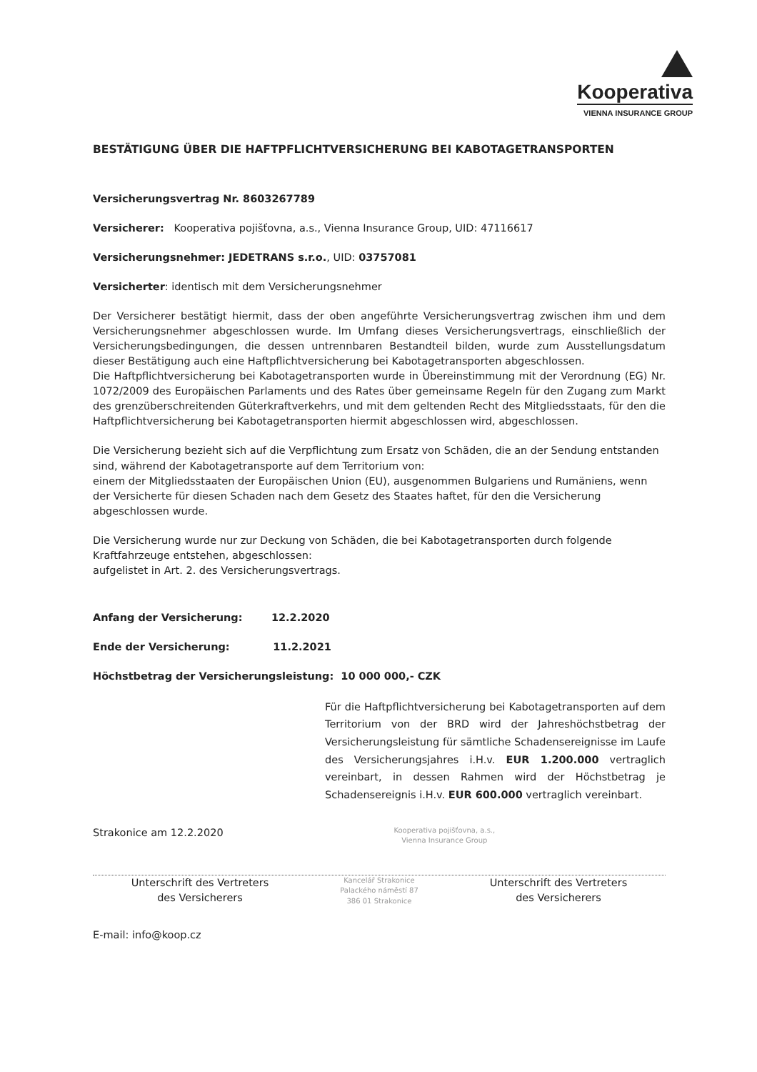Kooperativa
VIENNA INSURANCE GROUP
BESTÄTIGUNG ÜBER DIE HAFTPFLICHTVERSICHERUNG BEI KABOTAGETRANSPORTEN
Versicherungsvertrag Nr. 8603267789
Versicherer: Kooperativa pojišťovna, a.s., Vienna Insurance Group, UID: 47116617
Versicherungsnehmer: JEDETRANS s.r.o., UID: 03757081
Versicherter: identisch mit dem Versicherungsnehmer
Der Versicherer bestätigt hiermit, dass der oben angeführte Versicherungsvertrag zwischen ihm und dem Versicherungsnehmer abgeschlossen wurde. Im Umfang dieses Versicherungsvertrags, einschließlich der Versicherungsbedingungen, die dessen untrennbaren Bestandteil bilden, wurde zum Ausstellungsdatum dieser Bestätigung auch eine Haftpflichtversicherung bei Kabotagetransporten abgeschlossen.
Die Haftpflichtversicherung bei Kabotagetransporten wurde in Übereinstimmung mit der Verordnung (EG) Nr. 1072/2009 des Europäischen Parlaments und des Rates über gemeinsame Regeln für den Zugang zum Markt des grenzüberschreitenden Güterkraftverkehrs, und mit dem geltenden Recht des Mitgliedsstaats, für den die Haftpflichtversicherung bei Kabotagetransporten hiermit abgeschlossen wird, abgeschlossen.
Die Versicherung bezieht sich auf die Verpflichtung zum Ersatz von Schäden, die an der Sendung entstanden sind, während der Kabotagetransporte auf dem Territorium von:
einem der Mitgliedsstaaten der Europäischen Union (EU), ausgenommen Bulgariens und Rumäniens, wenn der Versicherte für diesen Schaden nach dem Gesetz des Staates haftet, für den die Versicherung abgeschlossen wurde.
Die Versicherung wurde nur zur Deckung von Schäden, die bei Kabotagetransporten durch folgende Kraftfahrzeuge entstehen, abgeschlossen:
aufgelistet in Art. 2. des Versicherungsvertrags.
Anfang der Versicherung: 12.2.2020
Ende der Versicherung: 11.2.2021
Höchstbetrag der Versicherungsleistung: 10 000 000,- CZK
Für die Haftpflichtversicherung bei Kabotagetransporten auf dem Territorium von der BRD wird der Jahreshöchstbetrag der Versicherungsleistung für sämtliche Schadensereignisse im Laufe des Versicherungsjahres i.H.v. EUR 1.200.000 vertraglich vereinbart, in dessen Rahmen wird der Höchstbetrag je Schadensereignis i.H.v. EUR 600.000 vertraglich vereinbart.
Strakonice am 12.2.2020
Kooperativa pojišťovna, a.s.,
Vienna Insurance Group
Unterschrift des Vertreters
des Versicherers
Kancelář Strakonice
Palackého náměstí 87
386 01 Strakonice
Unterschrift des Vertreters
des Versicherers
E-mail: info@koop.cz